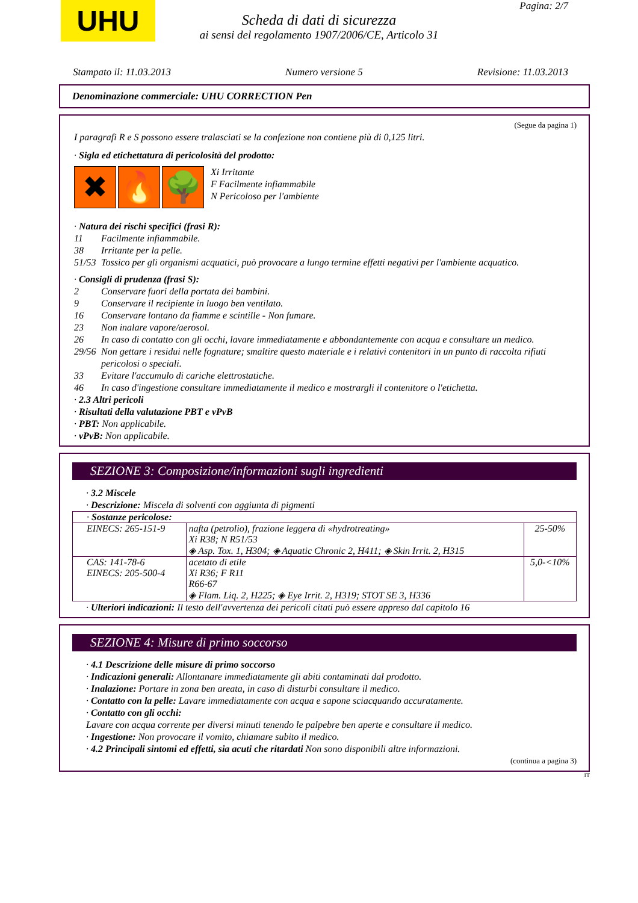UHU Pagina: 2/7
Scheda di dati di sicurezza
ai sensi del regolamento 1907/2006/CE, Articolo 31
Stampato il: 11.03.2013 Numero versione 5 Revisione: 11.03.2013
Denominazione commerciale: UHU CORRECTION Pen
(Segue da pagina 1)
I paragrafi R e S possono essere tralasciati se la confezione non contiene più di 0,125 litri.
· Sigla ed etichettatura di pericolosità del prodotto:
✖ 🔥 🌳
Xi Irritante
F Facilmente infiammabile
N Pericoloso per l'ambiente
· Natura dei rischi specifici (frasi R):
11 Facilmente infiammabile.
38 Irritante per la pelle.
51/53 Tossico per gli organismi acquatici, può provocare a lungo termine effetti negativi per l'ambiente acquatico.
· Consigli di prudenza (frasi S):
2 Conservare fuori della portata dei bambini.
9 Conservare il recipiente in luogo ben ventilato.
16 Conservare lontano da fiamme e scintille - Non fumare.
23 Non inalare vapore/aerosol.
26 In caso di contatto con gli occhi, lavare immediatamente e abbondantemente con acqua e consultare un medico.
29/56 Non gettare i residui nelle fognature; smaltire questo materiale e i relativi contenitori in un punto di raccolta rifiuti pericolosi o speciali.
33 Evitare l'accumulo di cariche elettrostatiche.
46 In caso d'ingestione consultare immediatamente il medico e mostrargli il contenitore o l'etichetta.
· 2.3 Altri pericoli
· Risultati della valutazione PBT e vPvB
· PBT: Non applicabile.
· vPvB: Non applicabile.
SEZIONE 3: Composizione/informazioni sugli ingredienti
· 3.2 Miscele
· Descrizione: Miscela di solventi con aggiunta di pigmenti
| · Sostanze pericolose: | | |
| EINECS: 265-151-9 | nafta (petrolio), frazione leggera di «hydrotreating» Xi R38; N R51/53 ◈ Asp. Tox. 1, H304; ◈ Aquatic Chronic 2, H411; ◈ Skin Irrit. 2, H315 | 25-50% |
| CAS: 141-78-6 EINECS: 205-500-4 | acetato di etile Xi R36; F R11 R66-67 ◈ Flam. Liq. 2, H225; ◈ Eye Irrit. 2, H319; STOT SE 3, H336 | 5,0-<10% |
· Ulteriori indicazioni: Il testo dell'avvertenza dei pericoli citati può essere appreso dal capitolo 16
SEZIONE 4: Misure di primo soccorso
· 4.1 Descrizione delle misure di primo soccorso
· Indicazioni generali: Allontanare immediatamente gli abiti contaminati dal prodotto.
· Inalazione: Portare in zona ben areata, in caso di disturbi consultare il medico.
· Contatto con la pelle: Lavare immediatamente con acqua e sapone sciacquando accuratamente.
· Contatto con gli occhi:
Lavare con acqua corrente per diversi minuti tenendo le palpebre ben aperte e consultare il medico.
· Ingestione: Non provocare il vomito, chiamare subito il medico.
· 4.2 Principali sintomi ed effetti, sia acuti che ritardati Non sono disponibili altre informazioni.
(continua a pagina 3)
IT